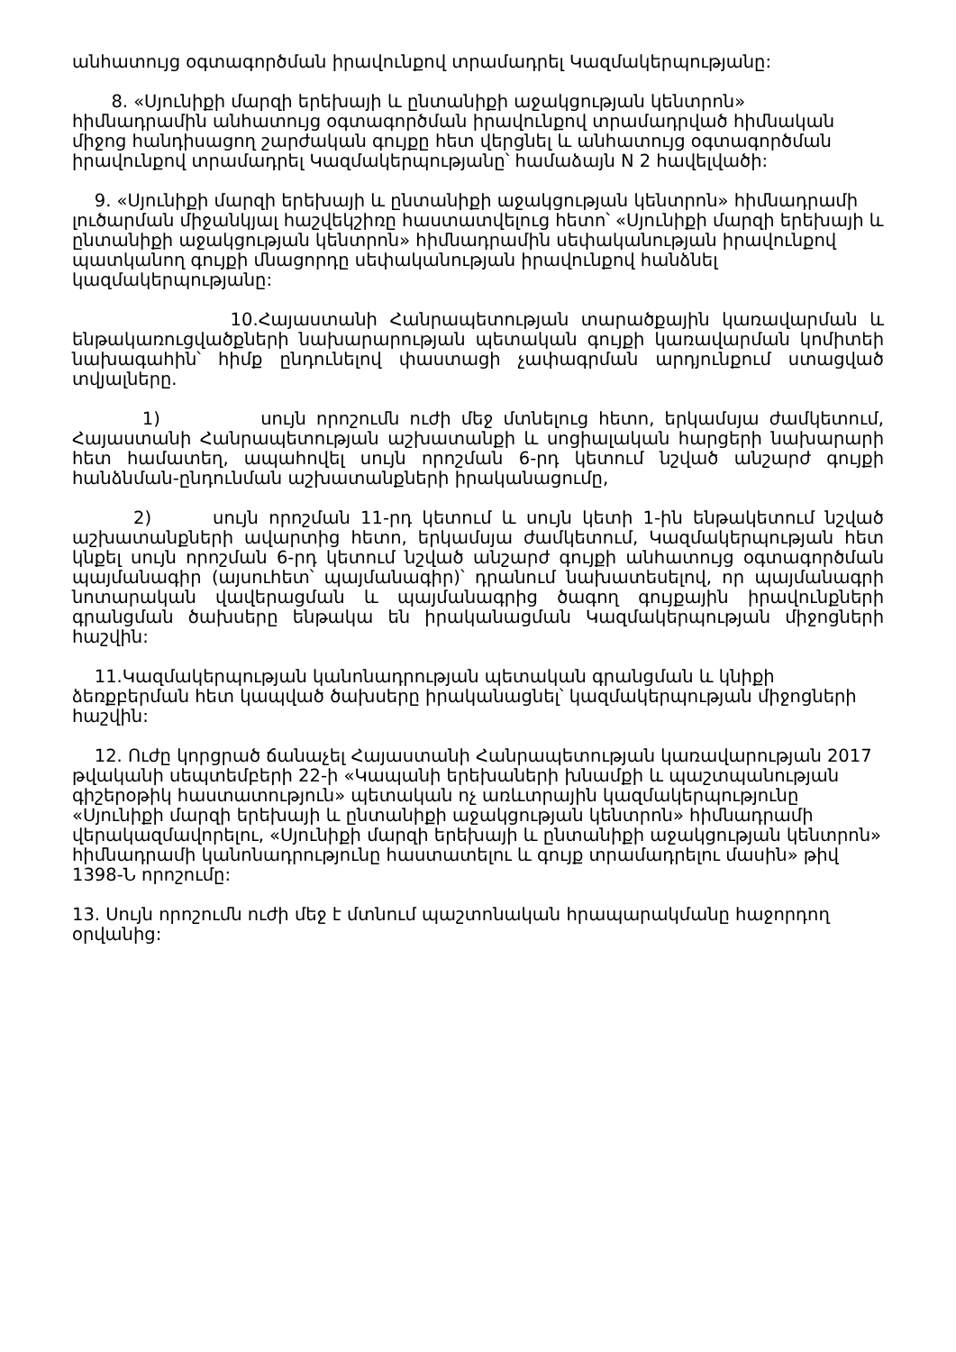անհատույց օգտագործման իրավունքով տրամադրել Կազմակերպությանը:
8. «Սյունիքի մարզի երեխայի և ընտանիքի աջակցության կենտրոն» հիմնադրամին անհատույց օգտագործման իրավունքով տրամադրված հիմնական միջոց հանդիսացող շարժական գույքը հետ վերցնել և անհատույց օգտագործման իրավունքով տրամադրել Կազմակերպությանը՝ համաձայն N 2 հավելվածի:
9. «Սյունիքի մարզի երեխայի և ընտանիքի աջակցության կենտրոն» հիմնադրամի լուծարման միջանկյալ հաշվեկշիռը հաստատվելուց հետո՝ «Սյունիքի մարզի երեխայի և ընտանիքի աջակցության կենտրոն» հիմնադրամին սեփականության իրավունքով պատկանող գույքի մնացորդը սեփականության իրավունքով հանձնել կազմակերպությանը:
10.Հայաստանի Հանրապետության տարածքային կառավարման և ենթակառուցվածքների նախարարության պետական գույքի կառավարման կոմիտեի նախագահին՝ հիմք ընդունելով փաստացի չափագրման արդյունքում ստացված տվյալները.
1) սույն որոշումն ուժի մեջ մտնելուց հետո, երկամսյա ժամկետում, Հայաստանի Հանրապետության աշխատանքի և սոցիալական հարցերի նախարարի հետ համատեղ, ապահովել սույն որոշման 6-րդ կետում նշված անշարժ գույքի հանձնման-ընդունման աշխատանքների իրականացումը,
2) սույն որոշման 11-րդ կետում և սույն կետի 1-ին ենթակետում նշված աշխատանքների ավարտից հետո, երկամսյա ժամկետում, Կազմակերպության հետ կնքել սույն որոշման 6-րդ կետում նշված անշարժ գույքի անհատույց օգտագործման պայմանագիր (այսուհետ՝ պայմանագիր)՝ դրանում նախատեսելով, որ պայմանագրի նոտարական վավերացման և պայմանագրից ծագող գույքային իրավունքների գրանցման ծախսերը ենթակա են իրականացման Կազմակերպության միջոցների հաշվին:
11.Կազմակերպության կանոնադրության պետական գրանցման և կնիքի ձեռքբերման հետ կապված ծախսերը իրականացնել՝ կազմակերպության միջոցների հաշվին:
12. Ուժը կորցրած ճանաչել Հայաստանի Հանրապետության կառավարության 2017 թվականի սեպտեմբերի 22-ի «Կապանի երեխաների խնամքի և պաշտպանության գիշերօթիկ հաստատություն» պետական ոչ առևտրային կազմակերպությունը «Սյունիքի մարզի երեխայի և ընտանիքի աջակցության կենտրոն» հիմնադրամի վերակազմավորելու, «Սյունիքի մարզի երեխայի և ընտանիքի աջակցության կենտրոն» հիմնադրամի կանոնադրությունը հաստատելու և գույք տրամադրելու մասին» թիվ 1398-Ն որոշումը:
13. Սույն որոշումն ուժի մեջ է մտնում պաշտոնական հրապարակմանը հաջորդող օրվանից: